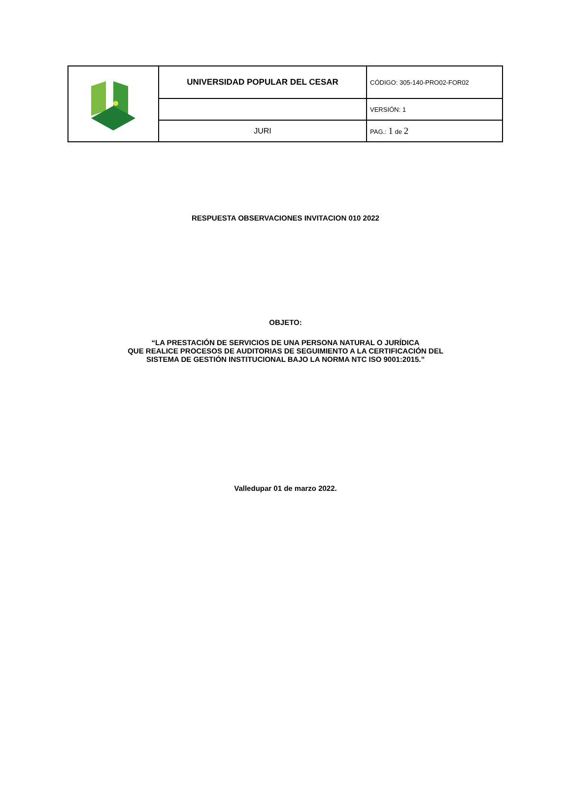| | UNIVERSIDAD POPULAR DEL CESAR | CÓDIGO: 305-140-PRO02-FOR02 |
| | | VERSIÓN: 1 |
| | JURI | PAG.: 1 de 2 |
RESPUESTA OBSERVACIONES INVITACION 010 2022
OBJETO:
“LA PRESTACIÓN DE SERVICIOS DE UNA PERSONA NATURAL O JURÍDICA
QUE REALICE PROCESOS DE AUDITORIAS DE SEGUIMIENTO A LA CERTIFICACIÓN DEL
SISTEMA DE GESTIÓN INSTITUCIONAL BAJO LA NORMA NTC ISO 9001:2015.”
Valledupar 01 de marzo 2022.